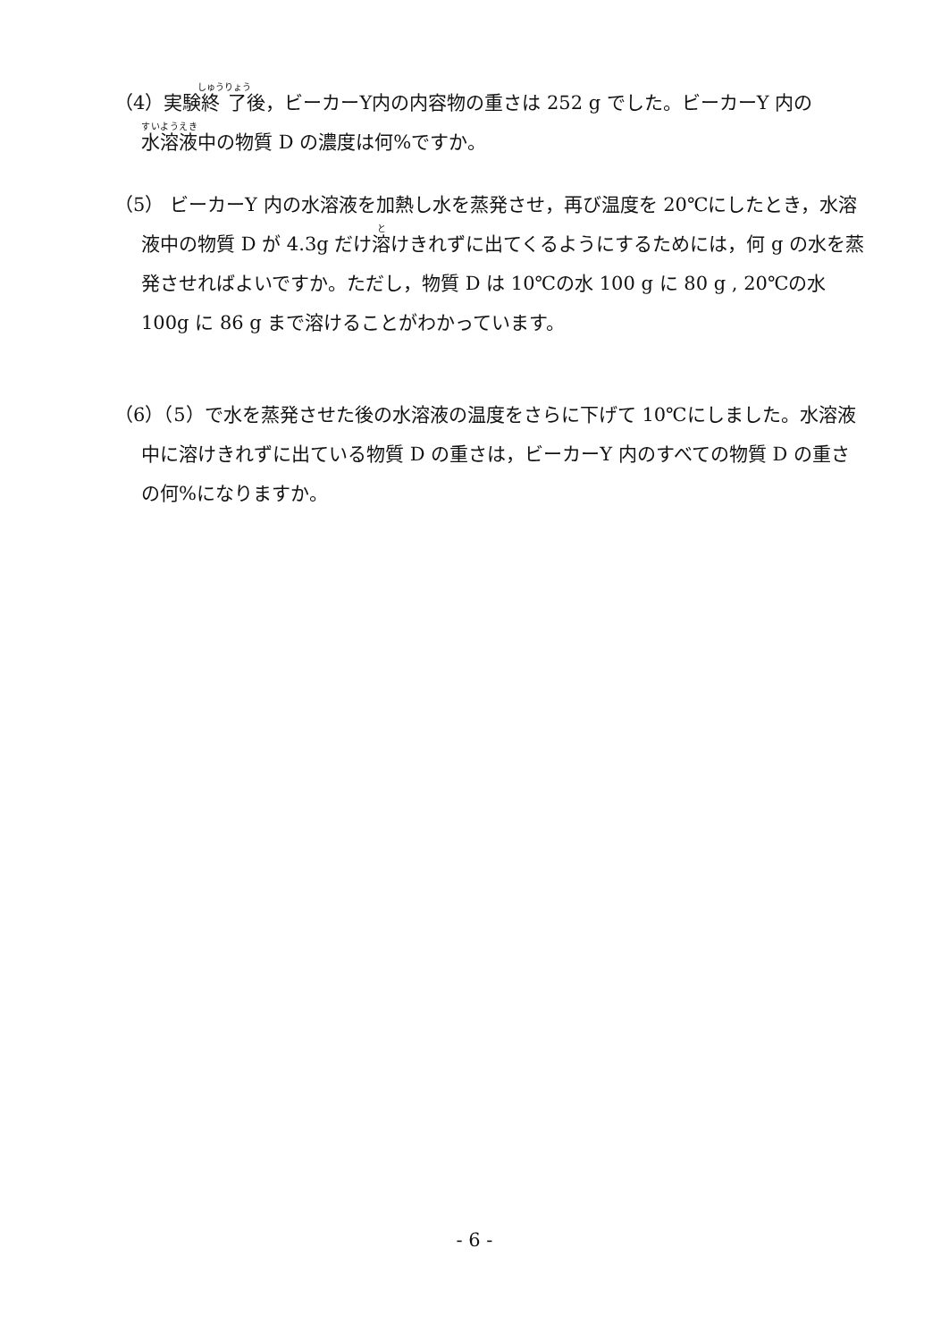（4）実験終了後，ビーカーY内の内容物の重さは 252 g でした。ビーカーY 内の水溶液中の物質 D の濃度は何%ですか。
（5） ビーカーY 内の水溶液を加熱し水を蒸発させ，再び温度を 20℃にしたとき，水溶液中の物質 D が 4.3g だけ溶けきれずに出てくるようにするためには，何 g の水を蒸発させればよいですか。ただし，物質 D は 10℃の水 100 g に 80 g , 20℃の水 100g に 86 g まで溶けることがわかっています。
（6）（5）で水を蒸発させた後の水溶液の温度をさらに下げて 10℃にしました。水溶液中に溶けきれずに出ている物質 D の重さは，ビーカーY 内のすべての物質 D の重さの何%になりますか。
- 6 -